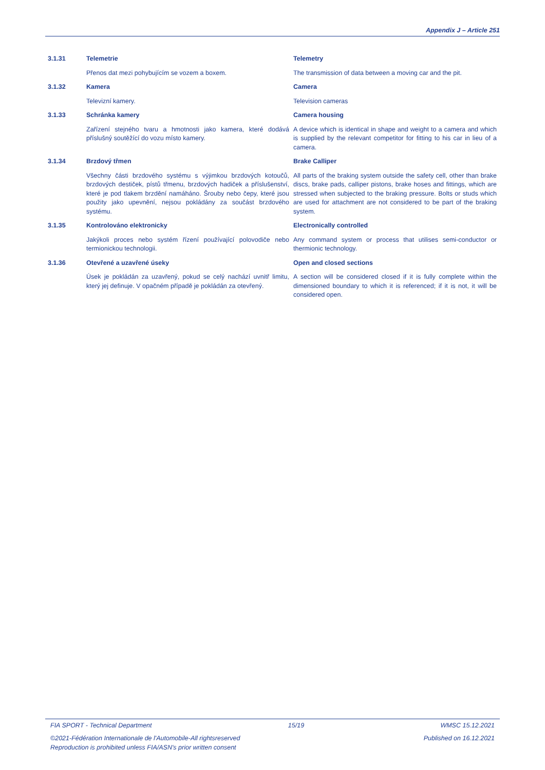Appendix J – Article 251
3.1.31
Telemetrie
Telemetry
Přenos dat mezi pohybujícím se vozem a boxem.
The transmission of data between a moving car and the pit.
3.1.32
Kamera
Camera
Televizní kamery.
Television cameras
3.1.33
Schránka kamery
Camera housing
Zařízení stejného tvaru a hmotnosti jako kamera, které dodává příslušný soutěžící do vozu místo kamery.
A device which is identical in shape and weight to a camera and which is supplied by the relevant competitor for fitting to his car in lieu of a camera.
3.1.34
Brzdový třmen
Brake Calliper
Všechny části brzdového systému s výjimkou brzdových kotoučů, brzdových destiček, pístů třmenu, brzdových hadiček a příslušenství, které je pod tlakem brzdění namáháno. Šrouby nebo čepy, které jsou použity jako upevnění, nejsou pokládány za součást brzdového systému.
All parts of the braking system outside the safety cell, other than brake discs, brake pads, calliper pistons, brake hoses and fittings, which are stressed when subjected to the braking pressure. Bolts or studs which are used for attachment are not considered to be part of the braking system.
3.1.35
Kontrolováno elektronicky
Electronically controlled
Jakýkoli proces nebo systém řízení používající polovodiče nebo termionickou technologii.
Any command system or process that utilises semi-conductor or thermionic technology.
3.1.36
Otevřené a uzavřené úseky
Open and closed sections
Úsek je pokládán za uzavřený, pokud se celý nachází uvnitř limitu, který jej definuje. V opačném případě je pokládán za otevřený.
A section will be considered closed if it is fully complete within the dimensioned boundary to which it is referenced; if it is not, it will be considered open.
FIA SPORT - Technical Department 15/19 WMSC 15.12.2021
©2021-Fédération Internationale de l'Automobile-All rightsreserved Published on 16.12.2021
Reproduction is prohibited unless FIA/ASN's prior written consent